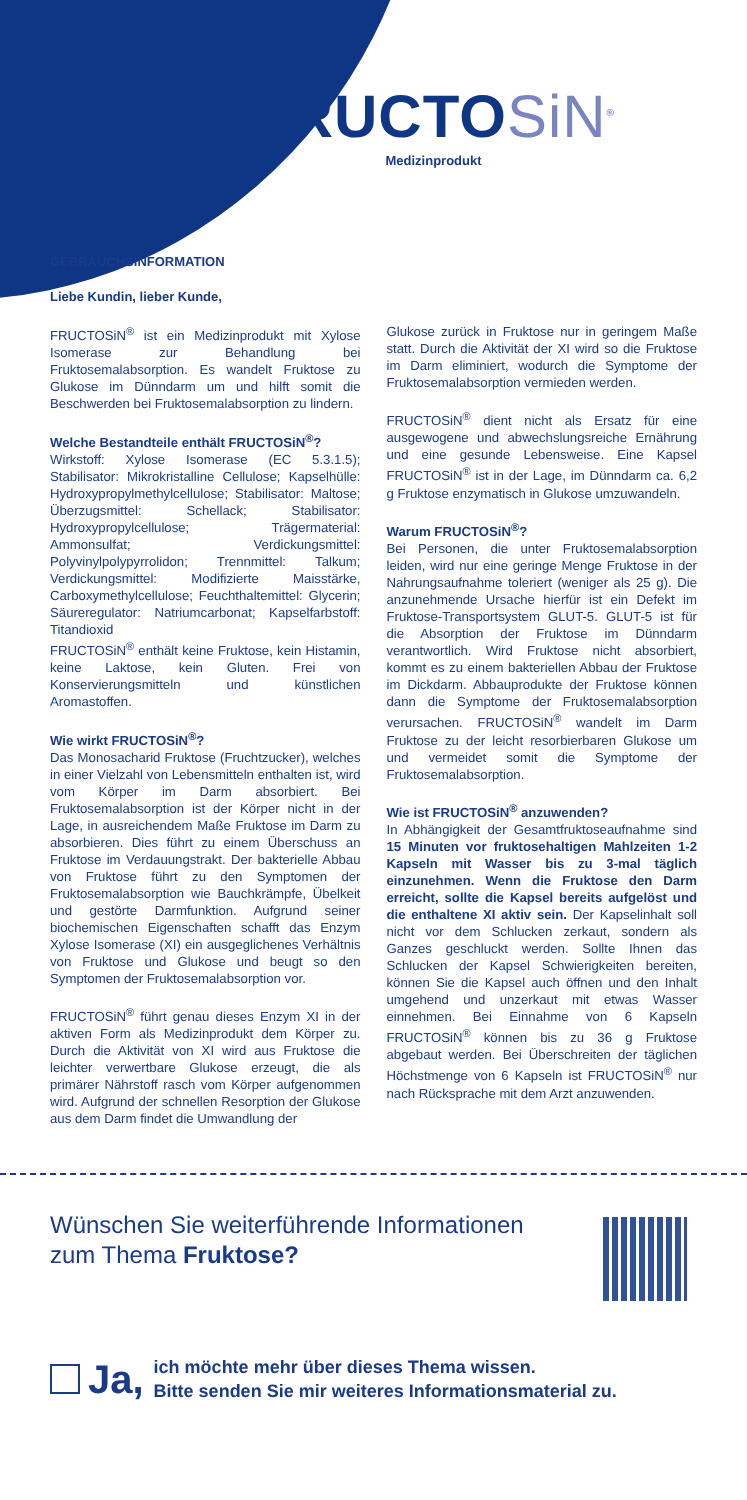FRUCTOSiN<sup>®</sup>
Medizinprodukt
GEBRAUCHSINFORMATION
Liebe Kundin, lieber Kunde,
FRUCTOSiN<sup>®</sup> ist ein Medizinprodukt mit Xylose Isomerase zur Behandlung bei Fruktosemalabsorption. Es wandelt Fruktose zu Glukose im Dünndarm um und hilft somit die Beschwerden bei Fruktosemalabsorption zu lindern.
Welche Bestandteile enthält FRUCTOSiN<sup>®</sup>?
Wirkstoff: Xylose Isomerase (EC 5.3.1.5); Stabilisator: Mikrokristalline Cellulose; Kapselhülle: Hydroxypropylmethylcellulose; Stabilisator: Maltose; Überzugsmittel: Schellack; Stabilisator: Hydroxypropylcellulose; Trägermaterial: Ammonsulfat; Verdickungsmittel: Polyvinylpolypyrrolidon; Trennmittel: Talkum; Verdickungsmittel: Modifizierte Maisstärke, Carboxymethylcellulose; Feuchthaltemittel: Glycerin; Säureregulator: Natriumcarbonat; Kapselfarbstoff: Titandioxid
FRUCTOSiN<sup>®</sup> enthält keine Fruktose, kein Histamin, keine Laktose, kein Gluten. Frei von Konservierungsmitteln und künstlichen Aromastoffen.
Wie wirkt FRUCTOSiN<sup>®</sup>?
Das Monosacharid Fruktose (Fruchtzucker), welches in einer Vielzahl von Lebensmitteln enthalten ist, wird vom Körper im Darm absorbiert. Bei Fruktosemalabsorption ist der Körper nicht in der Lage, in ausreichendem Maße Fruktose im Darm zu absorbieren. Dies führt zu einem Überschuss an Fruktose im Verdauungstrakt. Der bakterielle Abbau von Fruktose führt zu den Symptomen der Fruktosemalabsorption wie Bauchkrämpfe, Übelkeit und gestörte Darmfunktion. Aufgrund seiner biochemischen Eigenschaften schafft das Enzym Xylose Isomerase (XI) ein ausgeglichenes Verhältnis von Fruktose und Glukose und beugt so den Symptomen der Fruktosemalabsorption vor.
FRUCTOSiN<sup>®</sup> führt genau dieses Enzym XI in der aktiven Form als Medizinprodukt dem Körper zu. Durch die Aktivität von XI wird aus Fruktose die leichter verwertbare Glukose erzeugt, die als primärer Nährstoff rasch vom Körper aufgenommen wird. Aufgrund der schnellen Resorption der Glukose aus dem Darm findet die Umwandlung der
Glukose zurück in Fruktose nur in geringem Maße statt. Durch die Aktivität der XI wird so die Fruktose im Darm eliminiert, wodurch die Symptome der Fruktosemalabsorption vermieden werden.
FRUCTOSiN<sup>®</sup> dient nicht als Ersatz für eine ausgewogene und abwechslungsreiche Ernährung und eine gesunde Lebensweise. Eine Kapsel FRUCTOSiN<sup>®</sup> ist in der Lage, im Dünndarm ca. 6,2 g Fruktose enzymatisch in Glukose umzuwandeln.
Warum FRUCTOSiN<sup>®</sup>?
Bei Personen, die unter Fruktosemalabsorption leiden, wird nur eine geringe Menge Fruktose in der Nahrungsaufnahme toleriert (weniger als 25 g). Die anzunehmende Ursache hierfür ist ein Defekt im Fruktose-Transportsystem GLUT-5. GLUT-5 ist für die Absorption der Fruktose im Dünndarm verantwortlich. Wird Fruktose nicht absorbiert, kommt es zu einem bakteriellen Abbau der Fruktose im Dickdarm. Abbauprodukte der Fruktose können dann die Symptome der Fruktosemalabsorption verursachen. FRUCTOSiN<sup>®</sup> wandelt im Darm Fruktose zu der leicht resorbierbaren Glukose um und vermeidet somit die Symptome der Fruktosemalabsorption.
Wie ist FRUCTOSiN<sup>®</sup> anzuwenden?
In Abhängigkeit der Gesamtfruktoseaufnahme sind 15 Minuten vor fruktosehaltigen Mahlzeiten 1-2 Kapseln mit Wasser bis zu 3-mal täglich einzunehmen. Wenn die Fruktose den Darm erreicht, sollte die Kapsel bereits aufgelöst und die enthaltene XI aktiv sein. Der Kapselinhalt soll nicht vor dem Schlucken zerkaut, sondern als Ganzes geschluckt werden. Sollte Ihnen das Schlucken der Kapsel Schwierigkeiten bereiten, können Sie die Kapsel auch öffnen und den Inhalt umgehend und unzerkaut mit etwas Wasser einnehmen. Bei Einnahme von 6 Kapseln FRUCTOSiN<sup>®</sup> können bis zu 36 g Fruktose abgebaut werden. Bei Überschreiten der täglichen Höchstmenge von 6 Kapseln ist FRUCTOSiN<sup>®</sup> nur nach Rücksprache mit dem Arzt anzuwenden.
Wünschen Sie weiterführende Informationen
zum Thema Fruktose?
Ja,
ich möchte mehr über dieses Thema wissen.
Bitte senden Sie mir weiteres Informationsmaterial zu.